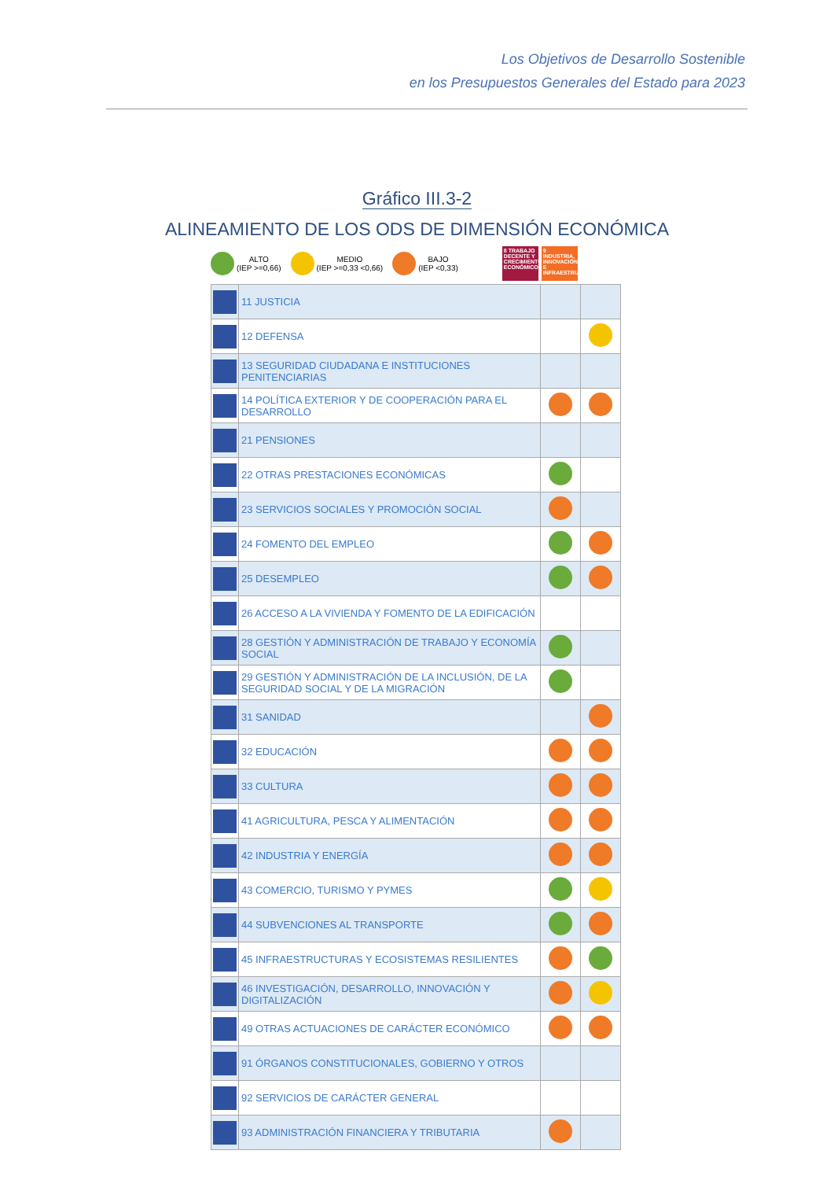Los Objetivos de Desarrollo Sostenible
en los Presupuestos Generales del Estado para 2023
Gráfico III.3-2
ALINEAMIENTO DE LOS ODS DE DIMENSIÓN ECONÓMICA
ALTO
(IEP >=0,66)
MEDIO
(IEP >=0,33 <0,66)
BAJO
(IEP <0,33)
8 TRABAJO DECENTE Y CRECIMIENTO ECONÓMICO
9 INDUSTRIA, INNOVACIÓN E INFRAESTRUCTURA
| | 11 JUSTICIA | | |
| | 12 DEFENSA | | |
| | 13 SEGURIDAD CIUDADANA E INSTITUCIONES PENITENCIARIAS | | |
| | 14 POLÍTICA EXTERIOR Y DE COOPERACIÓN PARA EL DESARROLLO | | |
| | 21 PENSIONES | | |
| | 22 OTRAS PRESTACIONES ECONÓMICAS | | |
| | 23 SERVICIOS SOCIALES Y PROMOCIÓN SOCIAL | | |
| | 24 FOMENTO DEL EMPLEO | | |
| | 25 DESEMPLEO | | |
| | 26 ACCESO A LA VIVIENDA Y FOMENTO DE LA EDIFICACIÓN | | |
| | 28 GESTIÓN Y ADMINISTRACIÓN DE TRABAJO Y ECONOMÍA SOCIAL | | |
| | 29 GESTIÓN Y ADMINISTRACIÓN DE LA INCLUSIÓN, DE LA SEGURIDAD SOCIAL Y DE LA MIGRACIÓN | | |
| | 31 SANIDAD | | |
| | 32 EDUCACIÓN | | |
| | 33 CULTURA | | |
| | 41 AGRICULTURA, PESCA Y ALIMENTACIÓN | | |
| | 42 INDUSTRIA Y ENERGÍA | | |
| | 43 COMERCIO, TURISMO Y PYMES | | |
| | 44 SUBVENCIONES AL TRANSPORTE | | |
| | 45 INFRAESTRUCTURAS Y ECOSISTEMAS RESILIENTES | | |
| | 46 INVESTIGACIÓN, DESARROLLO, INNOVACIÓN Y DIGITALIZACIÓN | | |
| | 49 OTRAS ACTUACIONES DE CARÁCTER ECONÓMICO | | |
| | 91 ÓRGANOS CONSTITUCIONALES, GOBIERNO Y OTROS | | |
| | 92 SERVICIOS DE CARÁCTER GENERAL | | |
| | 93 ADMINISTRACIÓN FINANCIERA Y TRIBUTARIA | | |